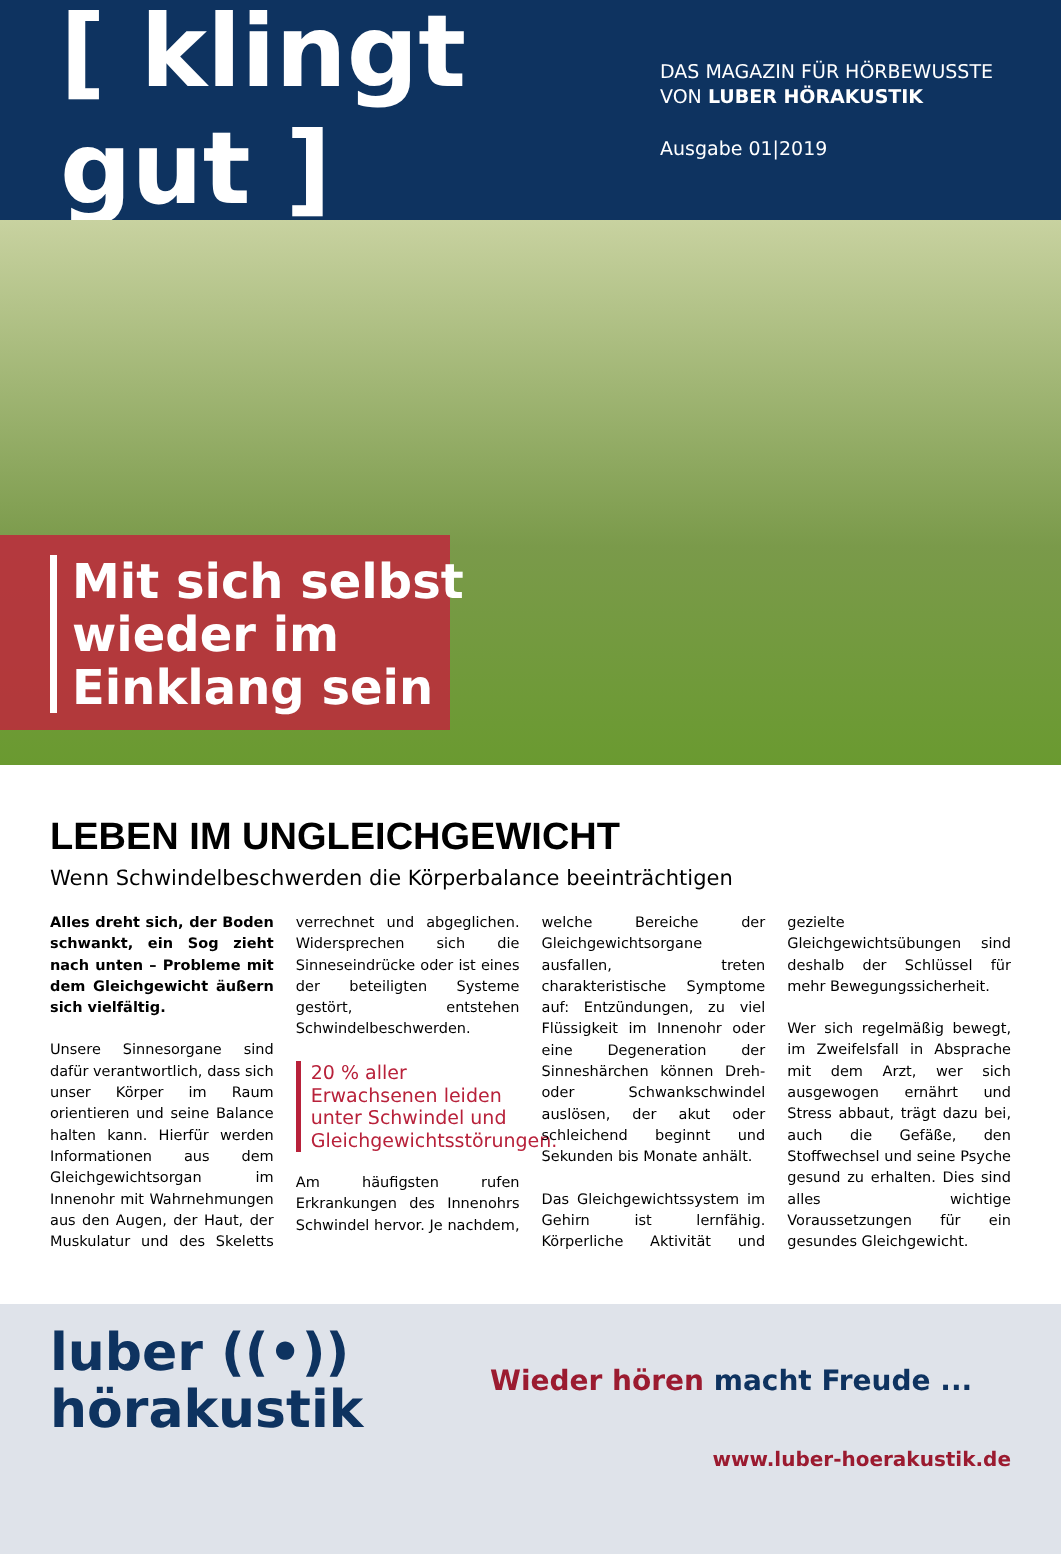[ klingt gut ]
DAS MAGAZIN FÜR HÖRBEWUSSTE
VON LUBER HÖRAKUSTIK
Ausgabe 01|2019
Mit sich selbst wieder im Einklang sein
LEBEN IM UNGLEICHGEWICHT
Wenn Schwindelbeschwerden die Körperbalance beeinträchtigen
Alles dreht sich, der Boden schwankt, ein Sog zieht nach unten – Probleme mit dem Gleichgewicht äußern sich vielfältig.
Unsere Sinnesorgane sind dafür verantwortlich, dass sich unser Körper im Raum orientieren und seine Balance halten kann. Hierfür werden Informationen aus dem Gleichgewichtsorgan im Innenohr mit Wahrnehmungen aus den Augen, der Haut, der Muskulatur und des Skeletts verrechnet und abgeglichen. Widersprechen sich die Sinneseindrücke oder ist eines der beteiligten Systeme gestört, entstehen Schwindelbeschwerden.
20 % aller Erwachsenen leiden unter Schwindel und Gleichgewichtsstörungen.
Am häufigsten rufen Erkrankungen des Innenohrs Schwindel hervor. Je nachdem, welche Bereiche der Gleichgewichtsorgane ausfallen, treten charakteristische Symptome auf: Entzündungen, zu viel Flüssigkeit im Innenohr oder eine Degeneration der Sinneshärchen können Dreh- oder Schwankschwindel auslösen, der akut oder schleichend beginnt und Sekunden bis Monate anhält.
Das Gleichgewichtssystem im Gehirn ist lernfähig. Körperliche Aktivität und gezielte Gleichgewichtsübungen sind deshalb der Schlüssel für mehr Bewegungssicherheit.
Wer sich regelmäßig bewegt, im Zweifelsfall in Absprache mit dem Arzt, wer sich ausgewogen ernährt und Stress abbaut, trägt dazu bei, auch die Gefäße, den Stoffwechsel und seine Psyche gesund zu erhalten. Dies sind alles wichtige Voraussetzungen für ein gesundes Gleichgewicht.
luber ((•))
hörakustik
Wieder hören macht Freude ...
www.luber-hoerakustik.de